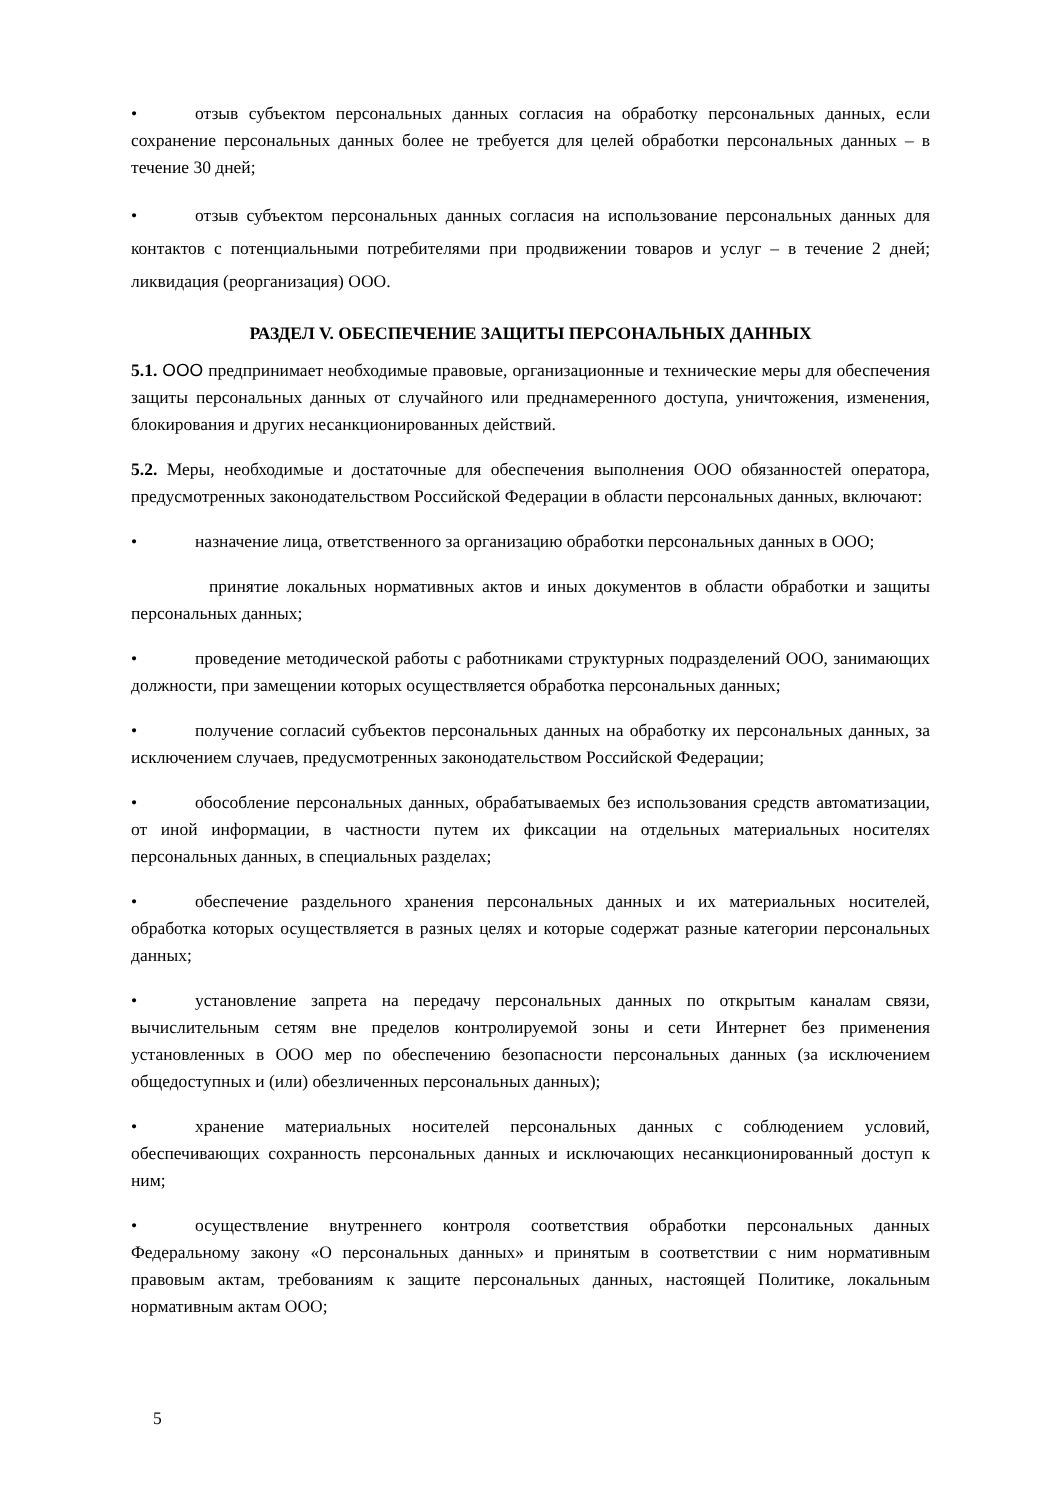• отзыв субъектом персональных данных согласия на обработку персональных данных, если сохранение персональных данных более не требуется для целей обработки персональных данных – в течение 30 дней;
• отзыв субъектом персональных данных согласия на использование персональных данных для контактов с потенциальными потребителями при продвижении товаров и услуг – в течение 2 дней; ликвидация (реорганизация) ООО.
РАЗДЕЛ V. ОБЕСПЕЧЕНИЕ ЗАЩИТЫ ПЕРСОНАЛЬНЫХ ДАННЫХ
5.1. ООО предпринимает необходимые правовые, организационные и технические меры для обеспечения защиты персональных данных от случайного или преднамеренного доступа, уничтожения, изменения, блокирования и других несанкционированных действий.
5.2. Меры, необходимые и достаточные для обеспечения выполнения ООО обязанностей оператора, предусмотренных законодательством Российской Федерации в области персональных данных, включают:
• назначение лица, ответственного за организацию обработки персональных данных в ООО;
принятие локальных нормативных актов и иных документов в области обработки и защиты персональных данных;
• проведение методической работы с работниками структурных подразделений ООО, занимающих должности, при замещении которых осуществляется обработка персональных данных;
• получение согласий субъектов персональных данных на обработку их персональных данных, за исключением случаев, предусмотренных законодательством Российской Федерации;
• обособление персональных данных, обрабатываемых без использования средств автоматизации, от иной информации, в частности путем их фиксации на отдельных материальных носителях персональных данных, в специальных разделах;
• обеспечение раздельного хранения персональных данных и их материальных носителей, обработка которых осуществляется в разных целях и которые содержат разные категории персональных данных;
• установление запрета на передачу персональных данных по открытым каналам связи, вычислительным сетям вне пределов контролируемой зоны и сети Интернет без применения установленных в ООО мер по обеспечению безопасности персональных данных (за исключением общедоступных и (или) обезличенных персональных данных);
• хранение материальных носителей персональных данных с соблюдением условий, обеспечивающих сохранность персональных данных и исключающих несанкционированный доступ к ним;
• осуществление внутреннего контроля соответствия обработки персональных данных Федеральному закону «О персональных данных» и принятым в соответствии с ним нормативным правовым актам, требованиям к защите персональных данных, настоящей Политике, локальным нормативным актам ООО;
5